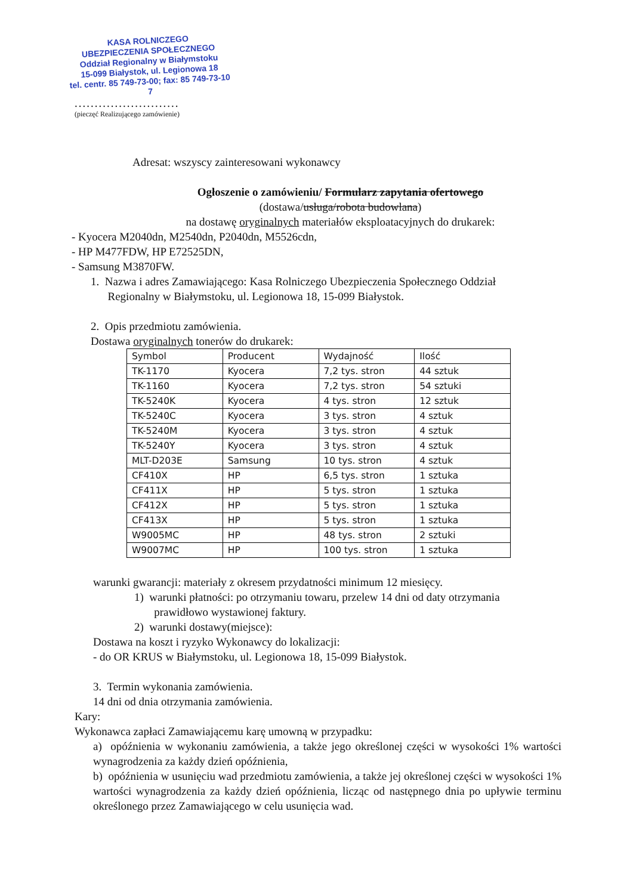KASA ROLNICZEGO
UBEZPIECZENIA SPOŁECZNEGO
Oddział Regionalny w Białymstoku
15-099 Białystok, ul. Legionowa 18
tel. centr. 85 749-73-00; fax: 85 749-73-10
7
..........................
(pieczęć Realizującego zamówienie)
Adresat: wszyscy zainteresowani wykonawcy
Ogłoszenie o zamówieniu/ Formularz zapytania ofertowego
(dostawa/usługa/robota budowlana)
na dostawę oryginalnych materiałów eksploatacyjnych do drukarek:
- Kyocera M2040dn, M2540dn, P2040dn, M5526cdn,
- HP M477FDW, HP E72525DN,
- Samsung M3870FW.
1. Nazwa i adres Zamawiającego: Kasa Rolniczego Ubezpieczenia Społecznego Oddział
Regionalny w Białymstoku, ul. Legionowa 18, 15-099 Białystok.
2. Opis przedmiotu zamówienia.
Dostawa oryginalnych tonerów do drukarek:
| Symbol | Producent | Wydajność | Ilość |
| TK-1170 | Kyocera | 7,2 tys. stron | 44 sztuk |
| TK-1160 | Kyocera | 7,2 tys. stron | 54 sztuki |
| TK-5240K | Kyocera | 4 tys. stron | 12 sztuk |
| TK-5240C | Kyocera | 3 tys. stron | 4 sztuk |
| TK-5240M | Kyocera | 3 tys. stron | 4 sztuk |
| TK-5240Y | Kyocera | 3 tys. stron | 4 sztuk |
| MLT-D203E | Samsung | 10 tys. stron | 4 sztuk |
| CF410X | HP | 6,5 tys. stron | 1 sztuka |
| CF411X | HP | 5 tys. stron | 1 sztuka |
| CF412X | HP | 5 tys. stron | 1 sztuka |
| CF413X | HP | 5 tys. stron | 1 sztuka |
| W9005MC | HP | 48 tys. stron | 2 sztuki |
| W9007MC | HP | 100 tys. stron | 1 sztuka |
warunki gwarancji: materiały z okresem przydatności minimum 12 miesięcy.
1) warunki płatności: po otrzymaniu towaru, przelew 14 dni od daty otrzymania
prawidłowo wystawionej faktury.
2) warunki dostawy(miejsce):
Dostawa na koszt i ryzyko Wykonawcy do lokalizacji:
- do OR KRUS w Białymstoku, ul. Legionowa 18, 15-099 Białystok.
3. Termin wykonania zamówienia.
14 dni od dnia otrzymania zamówienia.
Kary:
Wykonawca zapłaci Zamawiającemu karę umowną w przypadku:
a) opóźnienia w wykonaniu zamówienia, a także jego określonej części w wysokości 1% wartości wynagrodzenia za każdy dzień opóźnienia,
b) opóźnienia w usunięciu wad przedmiotu zamówienia, a także jej określonej części w wysokości 1% wartości wynagrodzenia za każdy dzień opóźnienia, licząc od następnego dnia po upływie terminu określonego przez Zamawiającego w celu usunięcia wad.